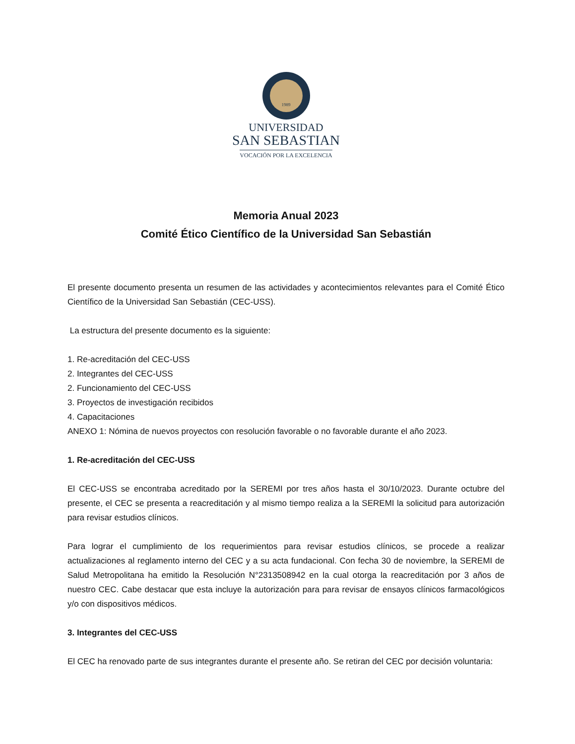1989
UNIVERSIDAD
SAN SEBASTIAN
VOCACIÓN POR LA EXCELENCIA
Memoria Anual 2023
Comité Ético Científico de la Universidad San Sebastián
El presente documento presenta un resumen de las actividades y acontecimientos relevantes para el Comité Ético Científico de la Universidad San Sebastián (CEC-USS).
La estructura del presente documento es la siguiente:
1. Re-acreditación del CEC-USS
2. Integrantes del CEC-USS
2. Funcionamiento del CEC-USS
3. Proyectos de investigación recibidos
4. Capacitaciones
ANEXO 1: Nómina de nuevos proyectos con resolución favorable o no favorable durante el año 2023.
1. Re-acreditación del CEC-USS
El CEC-USS se encontraba acreditado por la SEREMI por tres años hasta el 30/10/2023. Durante octubre del presente, el CEC se presenta a reacreditación y al mismo tiempo realiza a la SEREMI la solicitud para autorización para revisar estudios clínicos.
Para lograr el cumplimiento de los requerimientos para revisar estudios clínicos, se procede a realizar actualizaciones al reglamento interno del CEC y a su acta fundacional. Con fecha 30 de noviembre, la SEREMI de Salud Metropolitana ha emitido la Resolución N°2313508942 en la cual otorga la reacreditación por 3 años de nuestro CEC. Cabe destacar que esta incluye la autorización para para revisar de ensayos clínicos farmacológicos y/o con dispositivos médicos.
3. Integrantes del CEC-USS
El CEC ha renovado parte de sus integrantes durante el presente año. Se retiran del CEC por decisión voluntaria: